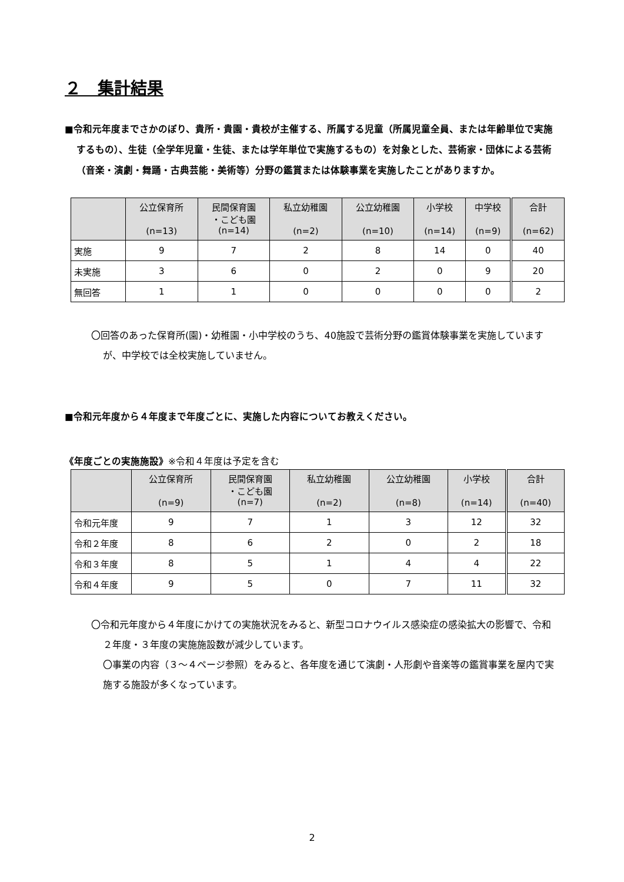２　集計結果
■令和元年度までさかのぼり、貴所・貴園・貴校が主催する、所属する児童（所属児童全員、または年齢単位で実施するもの）、生徒（全学年児童・生徒、または学年単位で実施するもの）を対象とした、芸術家・団体による芸術（音楽・演劇・舞踊・古典芸能・美術等）分野の鑑賞または体験事業を実施したことがありますか。
| | 公立保育所 (n=13) | 民間保育園 ・こども園 (n=14) | 私立幼稚園 (n=2) | 公立幼稚園 (n=10) | 小学校 (n=14) | 中学校 (n=9) | 合計 (n=62) |
| --- | --- | --- | --- | --- | --- | --- | --- |
| 実施 | 9 | 7 | 2 | 8 | 14 | 0 | 40 |
| 未実施 | 3 | 6 | 0 | 2 | 0 | 9 | 20 |
| 無回答 | 1 | 1 | 0 | 0 | 0 | 0 | 2 |
〇回答のあった保育所(園)・幼稚園・小中学校のうち、40施設で芸術分野の鑑賞体験事業を実施していますが、中学校では全校実施していません。
■令和元年度から４年度まで年度ごとに、実施した内容についてお教えください。
《年度ごとの実施施設》※令和４年度は予定を含む
| | 公立保育所 (n=9) | 民間保育園 ・こども園 (n=7) | 私立幼稚園 (n=2) | 公立幼稚園 (n=8) | 小学校 (n=14) | 合計 (n=40) |
| --- | --- | --- | --- | --- | --- | --- |
| 令和元年度 | 9 | 7 | 1 | 3 | 12 | 32 |
| 令和２年度 | 8 | 6 | 2 | 0 | 2 | 18 |
| 令和３年度 | 8 | 5 | 1 | 4 | 4 | 22 |
| 令和４年度 | 9 | 5 | 0 | 7 | 11 | 32 |
〇令和元年度から４年度にかけての実施状況をみると、新型コロナウイルス感染症の感染拡大の影響で、令和２年度・３年度の実施施設数が減少しています。
〇事業の内容（３～４ページ参照）をみると、各年度を通じて演劇・人形劇や音楽等の鑑賞事業を屋内で実施する施設が多くなっています。
2